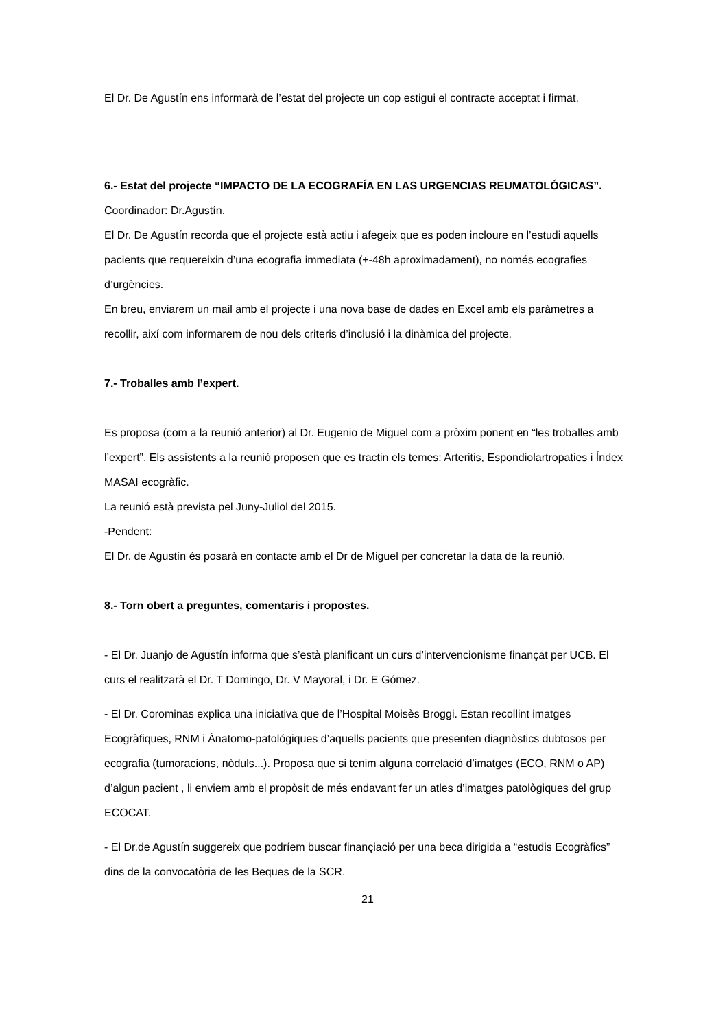El Dr. De Agustín ens informarà de l’estat del projecte un cop estigui el contracte acceptat i firmat.
6.- Estat del projecte “IMPACTO DE LA ECOGRAFÍA EN LAS URGENCIAS REUMATOLÓGICAS”.
Coordinador: Dr.Agustín.
El Dr. De Agustín recorda que el projecte està actiu i afegeix que es poden incloure en l’estudi aquells pacients que requereixin d’una ecografia immediata (+-48h aproximadament), no només ecografies d’urgències.
En breu, enviarem un mail amb el projecte i una nova base de dades en Excel amb els paràmetres a recollir, així com informarem de nou dels criteris d’inclusió i la dinàmica del projecte.
7.- Troballes amb l’expert.
Es proposa (com a la reunió anterior) al Dr. Eugenio de Miguel com a pròxim ponent en “les troballes amb l’expert”. Els assistents a la reunió proposen que es tractin els temes: Arteritis, Espondiolartropaties i Índex MASAI ecogràfic.
La reunió està prevista pel Juny-Juliol del 2015.
-Pendent:
El Dr. de Agustín és posarà en contacte amb el Dr de Miguel per concretar la data de la reunió.
8.- Torn obert a preguntes, comentaris i propostes.
- El Dr. Juanjo de Agustín informa que s’està planificant un curs d’intervencionisme finançat per UCB. El curs el realitzarà el Dr. T Domingo, Dr. V Mayoral, i Dr. E Gómez.
- El Dr. Corominas explica una iniciativa que de l’Hospital Moisès Broggi. Estan recollint imatges Ecogràfiques, RNM i Ánatomo-patológiques d’aquells pacients que presenten diagnòstics dubtosos per ecografia (tumoracions, nòduls...). Proposa que si tenim alguna correlació d’imatges (ECO, RNM o AP) d’algun pacient , li enviem amb el propòsit de més endavant fer un atles d’imatges patològiques del grup ECOCAT.
- El Dr.de Agustín suggereix que podríem buscar finançiació per una beca dirigida a “estudis Ecogràfics” dins de la convocatòria de les Beques de la SCR.
21